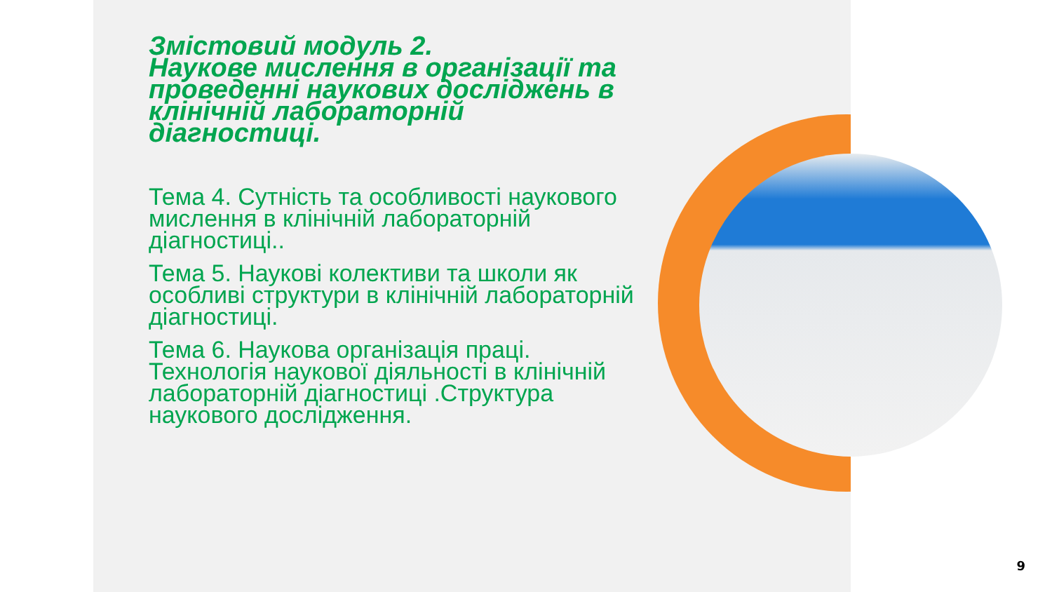Змістовий модуль 2.
Наукове мислення в організації та проведенні наукових досліджень в клінічній лабораторній діагностиці.
Тема 4. Сутність та особливості наукового мислення в клінічній лабораторній діагностиці..
Тема 5. Наукові колективи та школи як особливі структури в клінічній лабораторній діагностиці.
Тема 6. Наукова організація праці. Технологія наукової діяльності в клінічній лабораторній діагностиці .Структура наукового дослідження.
9